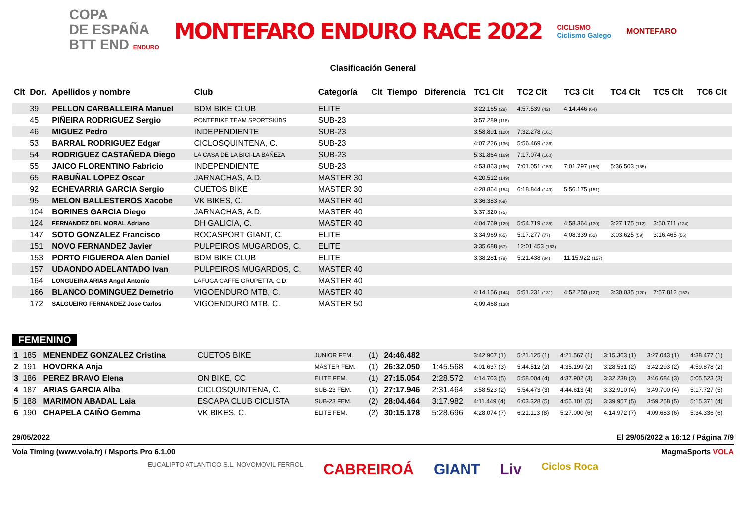COPA
DE ESPAÑA
BTT END ENDURO
MONTEFARO ENDURO RACE 2022
CICLISMO
Ciclismo Galego
MONTEFARO
Clasificación General
| Clt | Dor. | Apellidos y nombre | Club | Categoría | Clt | Tiempo | Diferencia | TC1 Clt | TC2 Clt | TC3 Clt | TC4 Clt | TC5 Clt | TC6 Clt |
| --- | --- | --- | --- | --- | --- | --- | --- | --- | --- | --- | --- | --- | --- |
| | 39 | PELLON CARBALLEIRA Manuel | BDM BIKE CLUB | ELITE | | | | 3:22.165 (29) | 4:57.539 (42) | 4:14.446 (64) | | | |
| | 45 | PIÑEIRA RODRIGUEZ Sergio | PONTEBIKE TEAM SPORTSKIDS | SUB-23 | | | | 3:57.289 (118) | | | | | |
| | 46 | MIGUEZ Pedro | INDEPENDIENTE | SUB-23 | | | | 3:58.891 (120) | 7:32.278 (161) | | | | |
| | 53 | BARRAL RODRIGUEZ Edgar | CICLOSQUINTENA, C. | SUB-23 | | | | 4:07.226 (136) | 5:56.469 (136) | | | | |
| | 54 | RODRIGUEZ CASTAÑEDA Diego | LA CASA DE LA BICI-LA BAÑEZA | SUB-23 | | | | 5:31.864 (169) | 7:17.074 (160) | | | | |
| | 55 | JAICO FLORENTINO Fabricio | INDEPENDIENTE | SUB-23 | | | | 4:53.863 (166) | 7:01.051 (159) | 7:01.797 (156) | 5:36.503 (155) | | |
| | 65 | RABUÑAL LOPEZ Oscar | JARNACHAS, A.D. | MASTER 30 | | | | 4:20.512 (149) | | | | | |
| | 92 | ECHEVARRIA GARCIA Sergio | CUETOS BIKE | MASTER 30 | | | | 4:28.864 (154) | 6:18.844 (149) | 5:56.175 (151) | | | |
| | 95 | MELON BALLESTEROS Xacobe | VK BIKES, C. | MASTER 40 | | | | 3:36.383 (69) | | | | | |
| | 104 | BORINES GARCIA Diego | JARNACHAS, A.D. | MASTER 40 | | | | 3:37.320 (75) | | | | | |
| | 124 | FERNANDEZ DEL MORAL Adriano | DH GALICIA, C. | MASTER 40 | | | | 4:04.769 (129) | 5:54.719 (135) | 4:58.364 (130) | 3:27.175 (112) | 3:50.711 (124) | |
| | 147 | SOTO GONZALEZ Francisco | ROCASPORT GIANT, C. | ELITE | | | | 3:34.969 (65) | 5:17.277 (77) | 4:08.339 (52) | 3:03.625 (59) | 3:16.465 (56) | |
| | 151 | NOVO FERNANDEZ Javier | PULPEIROS MUGARDOS, C. | ELITE | | | | 3:35.688 (67) | 12:01.453 (163) | | | | |
| | 153 | PORTO FIGUEROA Alen Daniel | BDM BIKE CLUB | ELITE | | | | 3:38.281 (79) | 5:21.438 (84) | 11:15.922 (157) | | | |
| | 157 | UDAONDO ADELANTADO Ivan | PULPEIROS MUGARDOS, C. | MASTER 40 | | | | | | | | | |
| | 164 | LONGUEIRA ARIAS Angel Antonio | LAFUGA CAFFE GRUPETTA, C.D. | MASTER 40 | | | | | | | | | |
| | 166 | BLANCO DOMINGUEZ Demetrio | VIGOENDURO MTB, C. | MASTER 40 | | | | 4:14.156 (144) | 5:51.231 (131) | 4:52.250 (127) | 3:30.035 (120) | 7:57.812 (153) | |
| | 172 | SALGUEIRO FERNANDEZ Jose Carlos | VIGOENDURO MTB, C. | MASTER 50 | | | | 4:09.468 (138) | | | | | |
FEMENINO
| 1 | 185 | MENENDEZ GONZALEZ Cristina | CUETOS BIKE | JUNIOR FEM. | (1) | 24:46.482 | | 3:42.907 (1) | 5:21.125 (1) | 4:21.567 (1) | 3:15.363 (1) | 3:27.043 (1) | 4:38.477 (1) |
| 2 | 191 | HOVORKA Anja | | MASTER FEM. | (1) | 26:32.050 | 1:45.568 | 4:01.637 (3) | 5:44.512 (2) | 4:35.199 (2) | 3:28.531 (2) | 3:42.293 (2) | 4:59.878 (2) |
| 3 | 186 | PEREZ BRAVO Elena | ON BIKE, CC | ELITE FEM. | (1) | 27:15.054 | 2:28.572 | 4:14.703 (5) | 5:58.004 (4) | 4:37.902 (3) | 3:32.238 (3) | 3:46.684 (3) | 5:05.523 (3) |
| 4 | 187 | ARIAS GARCIA Alba | CICLOSQUINTENA, C. | SUB-23 FEM. | (1) | 27:17.946 | 2:31.464 | 3:58.523 (2) | 5:54.473 (3) | 4:44.613 (4) | 3:32.910 (4) | 3:49.700 (4) | 5:17.727 (5) |
| 5 | 188 | MARIMON ABADAL Laia | ESCAPA CLUB CICLISTA | SUB-23 FEM. | (2) | 28:04.464 | 3:17.982 | 4:11.449 (4) | 6:03.328 (5) | 4:55.101 (5) | 3:39.957 (5) | 3:59.258 (5) | 5:15.371 (4) |
| 6 | 190 | CHAPELA CAIÑO Gemma | VK BIKES, C. | ELITE FEM. | (2) | 30:15.178 | 5:28.696 | 4:28.074 (7) | 6:21.113 (8) | 5:27.000 (6) | 4:14.972 (7) | 4:09.683 (6) | 5:34.336 (6) |
29/05/2022 El 29/05/2022 a 16:12 / Página 7/9
Vola Timing (www.vola.fr) / Msports Pro 6.1.00 MagmaSports VOLA
EUCALIPTO ATLANTICO S.L. NOVOMOVIL FERROL CABREIROÁ GIANT Liv Ciclos Roca